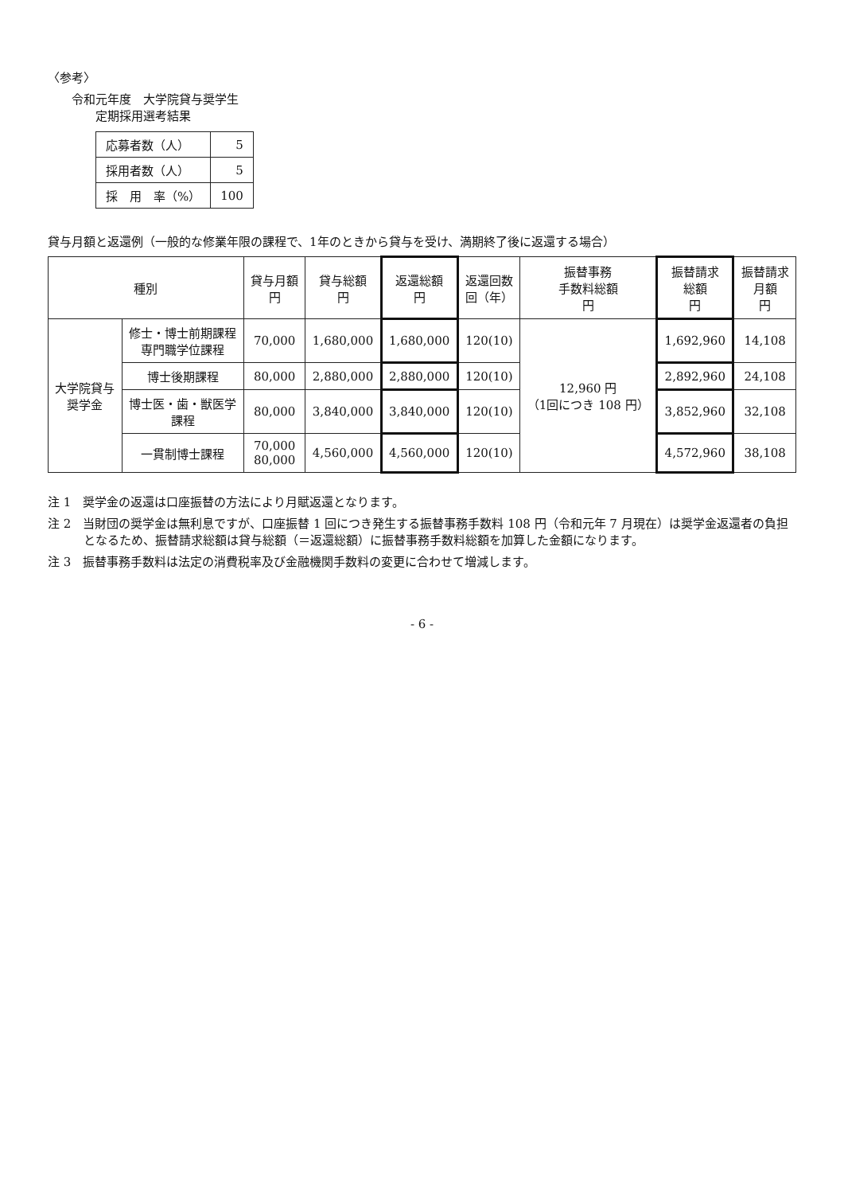〈参考〉
令和元年度　大学院貸与奨学生
　　定期採用選考結果
| 応募者数（人） | 5 |
| 採用者数（人） | 5 |
| 採 用 率（%） | 100 |
貸与月額と返還例（一般的な修業年限の課程で、1年のときから貸与を受け、満期終了後に返還する場合）
| 種別 | | 貸与月額 円 | 貸与総額 円 | 返還総額 円 | 返還回数 回（年） | 振替事務 手数料総額 円 | 振替請求 総額 円 | 振替請求 月額 円 |
| --- | --- | --- | --- | --- | --- | --- | --- | --- |
| 大学院貸与 奨学金 | 修士・博士前期課程 専門職学位課程 | 70,000 | 1,680,000 | 1,680,000 | 120(10) | 12,960 円 （1回につき 108 円） | 1,692,960 | 14,108 |
| | 博士後期課程 | 80,000 | 2,880,000 | 2,880,000 | 120(10) | | 2,892,960 | 24,108 |
| | 博士医・歯・獣医学 課程 | 80,000 | 3,840,000 | 3,840,000 | 120(10) | | 3,852,960 | 32,108 |
| | 一貫制博士課程 | 70,000 80,000 | 4,560,000 | 4,560,000 | 120(10) | | 4,572,960 | 38,108 |
注 1　奨学金の返還は口座振替の方法により月賦返還となります。
注 2　当財団の奨学金は無利息ですが、口座振替 1 回につき発生する振替事務手数料 108 円（令和元年 7 月現在）は奨学金返還者の負担となるため、振替請求総額は貸与総額（＝返還総額）に振替事務手数料総額を加算した金額になります。
注 3　振替事務手数料は法定の消費税率及び金融機関手数料の変更に合わせて増減します。
- 6 -